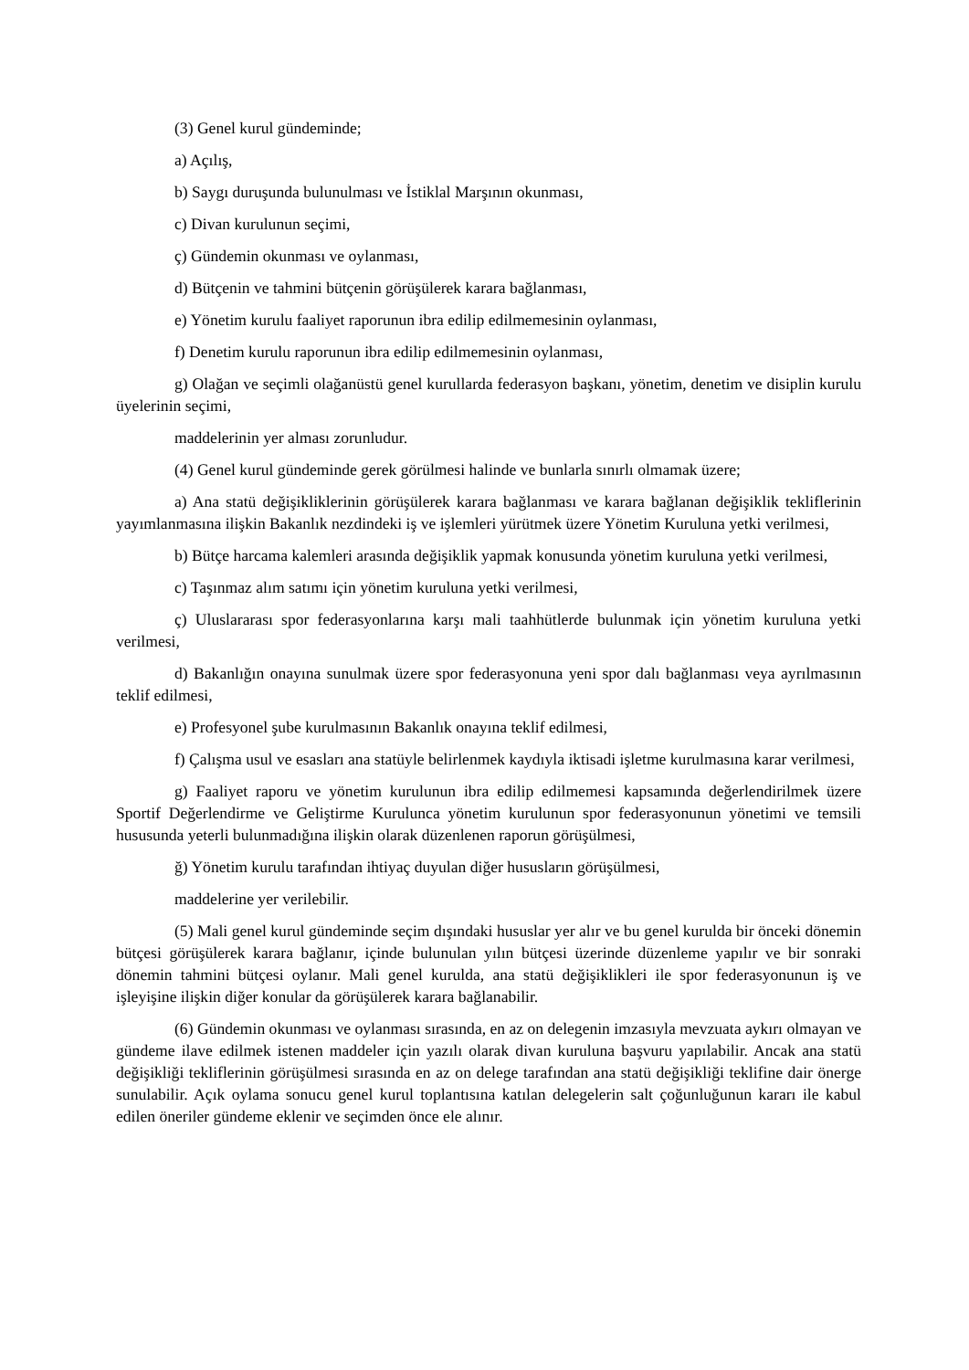(3) Genel kurul gündeminde;
a) Açılış,
b) Saygı duruşunda bulunulması ve İstiklal Marşının okunması,
c) Divan kurulunun seçimi,
ç) Gündemin okunması ve oylanması,
d) Bütçenin ve tahmini bütçenin görüşülerek karara bağlanması,
e) Yönetim kurulu faaliyet raporunun ibra edilip edilmemesinin oylanması,
f) Denetim kurulu raporunun ibra edilip edilmemesinin oylanması,
g) Olağan ve seçimli olağanüstü genel kurullarda federasyon başkanı, yönetim, denetim ve disiplin kurulu üyelerinin seçimi,
maddelerinin yer alması zorunludur.
(4) Genel kurul gündeminde gerek görülmesi halinde ve bunlarla sınırlı olmamak üzere;
a) Ana statü değişikliklerinin görüşülerek karara bağlanması ve karara bağlanan değişiklik tekliflerinin yayımlanmasına ilişkin Bakanlık nezdindeki iş ve işlemleri yürütmek üzere Yönetim Kuruluna yetki verilmesi,
b) Bütçe harcama kalemleri arasında değişiklik yapmak konusunda yönetim kuruluna yetki verilmesi,
c) Taşınmaz alım satımı için yönetim kuruluna yetki verilmesi,
ç) Uluslararası spor federasyonlarına karşı mali taahhütlerde bulunmak için yönetim kuruluna yetki verilmesi,
d) Bakanlığın onayına sunulmak üzere spor federasyonuna yeni spor dalı bağlanması veya ayrılmasının teklif edilmesi,
e) Profesyonel şube kurulmasının Bakanlık onayına teklif edilmesi,
f) Çalışma usul ve esasları ana statüyle belirlenmek kaydıyla iktisadi işletme kurulmasına karar verilmesi,
g) Faaliyet raporu ve yönetim kurulunun ibra edilip edilmemesi kapsamında değerlendirilmek üzere Sportif Değerlendirme ve Geliştirme Kurulunca yönetim kurulunun spor federasyonunun yönetimi ve temsili hususunda yeterli bulunmadığına ilişkin olarak düzenlenen raporun görüşülmesi,
ğ) Yönetim kurulu tarafından ihtiyaç duyulan diğer hususların görüşülmesi,
maddelerine yer verilebilir.
(5) Mali genel kurul gündeminde seçim dışındaki hususlar yer alır ve bu genel kurulda bir önceki dönemin bütçesi görüşülerek karara bağlanır, içinde bulunulan yılın bütçesi üzerinde düzenleme yapılır ve bir sonraki dönemin tahmini bütçesi oylanır. Mali genel kurulda, ana statü değişiklikleri ile spor federasyonunun iş ve işleyişine ilişkin diğer konular da görüşülerek karara bağlanabilir.
(6) Gündemin okunması ve oylanması sırasında, en az on delegenin imzasıyla mevzuata aykırı olmayan ve gündeme ilave edilmek istenen maddeler için yazılı olarak divan kuruluna başvuru yapılabilir. Ancak ana statü değişikliği tekliflerinin görüşülmesi sırasında en az on delege tarafından ana statü değişikliği teklifine dair önerge sunulabilir. Açık oylama sonucu genel kurul toplantısına katılan delegelerin salt çoğunluğunun kararı ile kabul edilen öneriler gündeme eklenir ve seçimden önce ele alınır.